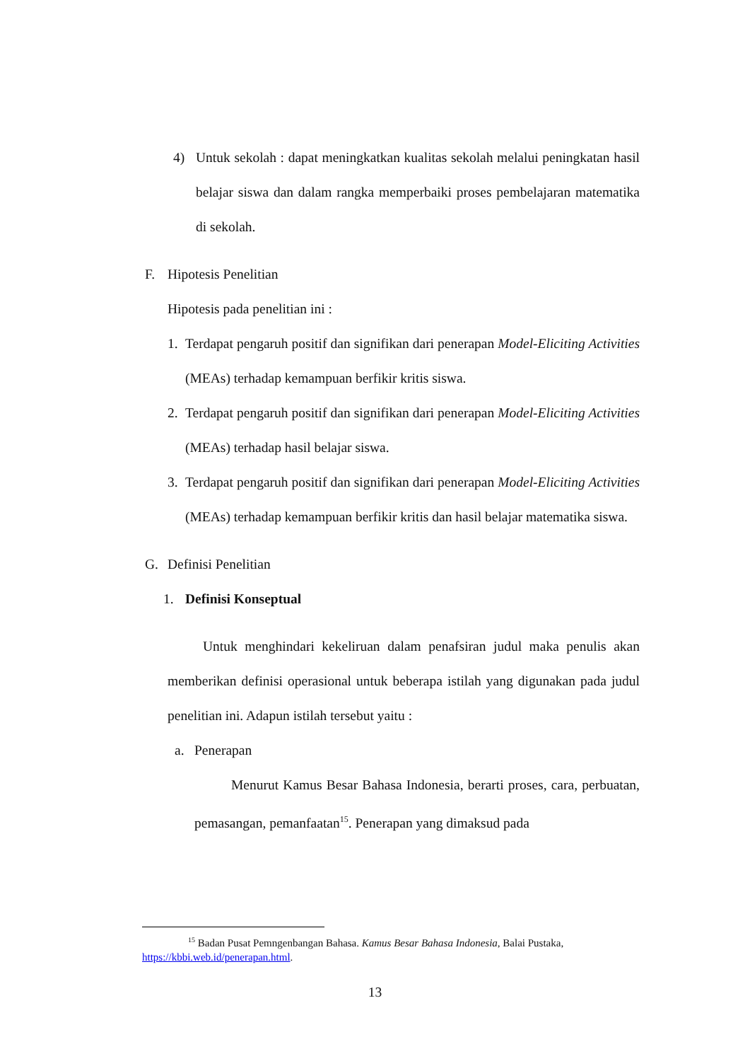4) Untuk sekolah : dapat meningkatkan kualitas sekolah melalui peningkatan hasil belajar siswa dan dalam rangka memperbaiki proses pembelajaran matematika di sekolah.
F. Hipotesis Penelitian
Hipotesis pada penelitian ini :
1. Terdapat pengaruh positif dan signifikan dari penerapan Model-Eliciting Activities (MEAs) terhadap kemampuan berfikir kritis siswa.
2. Terdapat pengaruh positif dan signifikan dari penerapan Model-Eliciting Activities (MEAs) terhadap hasil belajar siswa.
3. Terdapat pengaruh positif dan signifikan dari penerapan Model-Eliciting Activities (MEAs) terhadap kemampuan berfikir kritis dan hasil belajar matematika siswa.
G. Definisi Penelitian
1. Definisi Konseptual
Untuk menghindari kekeliruan dalam penafsiran judul maka penulis akan memberikan definisi operasional untuk beberapa istilah yang digunakan pada judul penelitian ini. Adapun istilah tersebut yaitu :
a. Penerapan
Menurut Kamus Besar Bahasa Indonesia, berarti proses, cara, perbuatan, pemasangan, pemanfaatan<sup>15</sup>. Penerapan yang dimaksud pada
<sup>15</sup> Badan Pusat Pemngenbangan Bahasa. Kamus Besar Bahasa Indonesia, Balai Pustaka, https://kbbi.web.id/penerapan.html.
13